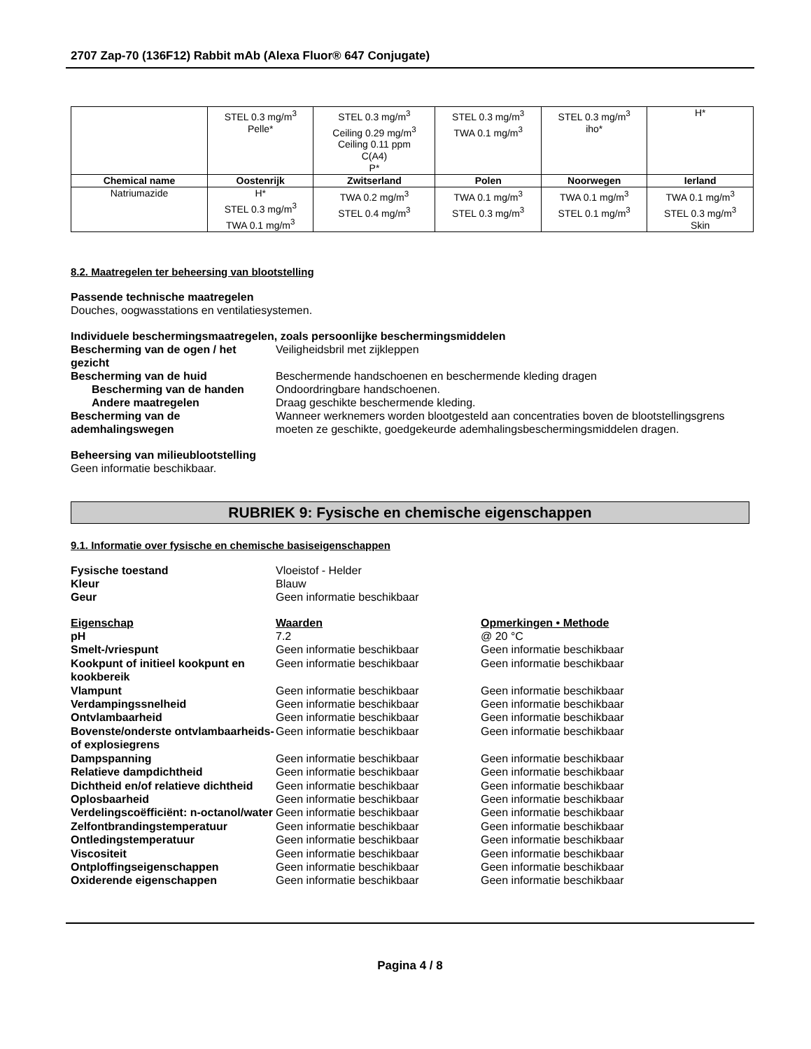2707 Zap-70 (136F12) Rabbit mAb (Alexa Fluor® 647 Conjugate)
| | STEL 0.3 mg/m<sup>3</sup> Pelle* | STEL 0.3 mg/m<sup>3</sup> Ceiling 0.29 mg/m<sup>3</sup> Ceiling 0.11 ppm C(A4) P* | STEL 0.3 mg/m<sup>3</sup> TWA 0.1 mg/m<sup>3</sup> | STEL 0.3 mg/m<sup>3</sup> iho* | H* |
| Chemical name | Oostenrijk | Zwitserland | Polen | Noorwegen | Ierland |
| Natriumazide | H* STEL 0.3 mg/m<sup>3</sup> TWA 0.1 mg/m<sup>3</sup> | TWA 0.2 mg/m<sup>3</sup> STEL 0.4 mg/m<sup>3</sup> | TWA 0.1 mg/m<sup>3</sup> STEL 0.3 mg/m<sup>3</sup> | TWA 0.1 mg/m<sup>3</sup> STEL 0.1 mg/m<sup>3</sup> | TWA 0.1 mg/m<sup>3</sup> STEL 0.3 mg/m<sup>3</sup> Skin |
8.2. Maatregelen ter beheersing van blootstelling
Passende technische maatregelen
Douches, oogwasstations en ventilatiesystemen.
Individuele beschermingsmaatregelen, zoals persoonlijke beschermingsmiddelen
Bescherming van de ogen / het gezicht
Veiligheidsbril met zijkleppen
Bescherming van de huid
Beschermende handschoenen en beschermende kleding dragen
Bescherming van de handen
Ondoordringbare handschoenen.
Andere maatregelen
Draag geschikte beschermende kleding.
Bescherming van de ademhalingswegen
Wanneer werknemers worden blootgesteld aan concentraties boven de blootstellingsgrens moeten ze geschikte, goedgekeurde ademhalingsbeschermingsmiddelen dragen.
Beheersing van milieublootstelling
Geen informatie beschikbaar.
RUBRIEK 9: Fysische en chemische eigenschappen
9.1. Informatie over fysische en chemische basiseigenschappen
Fysische toestand
Vloeistof - Helder
Kleur
Blauw
Geur
Geen informatie beschikbaar
Eigenschap
Waarden
Opmerkingen • Methode
pH
7.2
@ 20 °C
Smelt-/vriespunt
Geen informatie beschikbaar
Geen informatie beschikbaar
Kookpunt of initieel kookpunt en kookbereik
Geen informatie beschikbaar
Geen informatie beschikbaar
Vlampunt
Geen informatie beschikbaar
Geen informatie beschikbaar
Verdampingssnelheid
Geen informatie beschikbaar
Geen informatie beschikbaar
Ontvlambaarheid
Geen informatie beschikbaar
Geen informatie beschikbaar
Bovenste/onderste ontvlambaarheids- of explosiegrens
Geen informatie beschikbaar
Geen informatie beschikbaar
Dampspanning
Geen informatie beschikbaar
Geen informatie beschikbaar
Relatieve dampdichtheid
Geen informatie beschikbaar
Geen informatie beschikbaar
Dichtheid en/of relatieve dichtheid
Geen informatie beschikbaar
Geen informatie beschikbaar
Oplosbaarheid
Geen informatie beschikbaar
Geen informatie beschikbaar
Verdelingscoëfficiënt: n-octanol/water
Geen informatie beschikbaar
Geen informatie beschikbaar
Zelfontbrandingstemperatuur
Geen informatie beschikbaar
Geen informatie beschikbaar
Ontledingstemperatuur
Geen informatie beschikbaar
Geen informatie beschikbaar
Viscositeit
Geen informatie beschikbaar
Geen informatie beschikbaar
Ontploffingseigenschappen
Geen informatie beschikbaar
Geen informatie beschikbaar
Oxiderende eigenschappen
Geen informatie beschikbaar
Geen informatie beschikbaar
Pagina 4 / 8